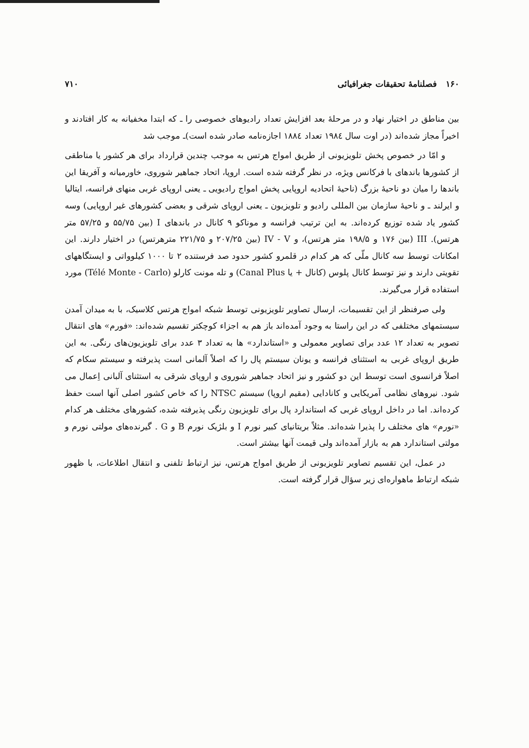۱۶۰ فصلنامهٔ تحقیقات جغرافیائی ۷۱۰
بین مناطق در اختیار نهاد و در مرحلهٔ بعد افزایش تعداد رادیوهای خصوصی را ـ که ابتدا مخفیانه به کار افتادند و اخیراً مجاز شده‌اند (در اوت سال ۱۹۸٤ تعداد ۱۸۸٤ اجازه‌نامه صادر شده است)ـ موجب شد
و امّا در خصوص پخش تلویزیونی از طریق امواج هرتس به موجب چندین قرارداد برای هر کشور یا مناطقی از کشورها باندهای با فرکانس ویژه، در نظر گرفته شده است. اروپا، اتحاد جماهیر شوروی، خاورمیانه و آفریقا این باندها را میان دو ناحیهٔ بزرگ (ناحیهٔ اتحادیه اروپایی پخش امواج رادیویی ـ یعنی اروپای غربی منهای فرانسه، ایتالیا و ایرلند ـ و ناحیهٔ سازمان بین المللی رادیو و تلویزیون ـ یعنی اروپای شرقی و بعضی کشورهای غیر اروپایی) وسه کشور یاد شده توزیع کرده‌اند. به این ترتیب فرانسه و موناکو ۹ کانال در باندهای I (بین ۵۵/۷۵ و ۵۷/۲۵ متر هرتس). III (بین ۱۷۶ و ۱۹۸/۵ متر هرتس)، و IV - V (بین ۲۰۷/۲۵ و ۲۲۱/۷۵ مترهرتس) در اختیار دارند. این امکانات توسط سه کانال ملّی که هر کدام در قلمرو کشور حدود صد فرستنده ۲ تا ۱۰۰۰ کیلوواتی و ایستگاههای تقویتی دارند و نیز توسط کانال پلوس (کانال + یا Canal Plus) و تله مونت کارلو (Télé Monte - Carlo) مورد استفاده قرار می‌گیرند.
ولی صرفنظر از این تقسیمات، ارسال تصاویر تلویزیونی توسط شبکه امواج هرتس کلاسیک، با به میدان آمدن سیستمهای مختلفی که در این راستا به وجود آمده‌اند باز هم به اجزاء کوچکتر تقسیم شده‌اند: «فورم» های انتقال تصویر به تعداد ۱۲ عدد برای تصاویر معمولی و «استاندارد» ها به تعداد ۳ عدد برای تلویزیون‌های رنگی. به این طریق اروپای غربی به استثنای فرانسه و یونان سیستم پال را که اصلاً آلمانی است پذیرفته و سیستم سکام که اصلاً فرانسوی است توسط این دو کشور و نیز اتحاد جماهیر شوروی و اروپای شرقی به استثنای آلبانی اِعمال می شود. نیروهای نظامی آمریکایی و کانادایی (مقیم اروپا) سیستم NTSC را که خاص کشور اصلی آنها است حفظ کرده‌اند. اما در داخل اروپای غربی که استاندارد پال برای تلویزیون رنگی پذیرفته شده، کشورهای مختلف هر کدام «نورم» های مختلف را پذیرا شده‌اند. مثلاً بریتانیای کبیر نورم I و بلژیک نورم B و G . گیرنده‌های مولتی نورم و مولتی استاندارد هم به بازار آمده‌اند ولی قیمت آنها بیشتر است.
در عمل، این تقسیم تصاویر تلویزیونی از طریق امواج هرتس، نیز ارتباط تلفنی و انتقال اطلاعات، با ظهور شبکه ارتباط ماهواره‌ای زیر سؤال قرار گرفته است.